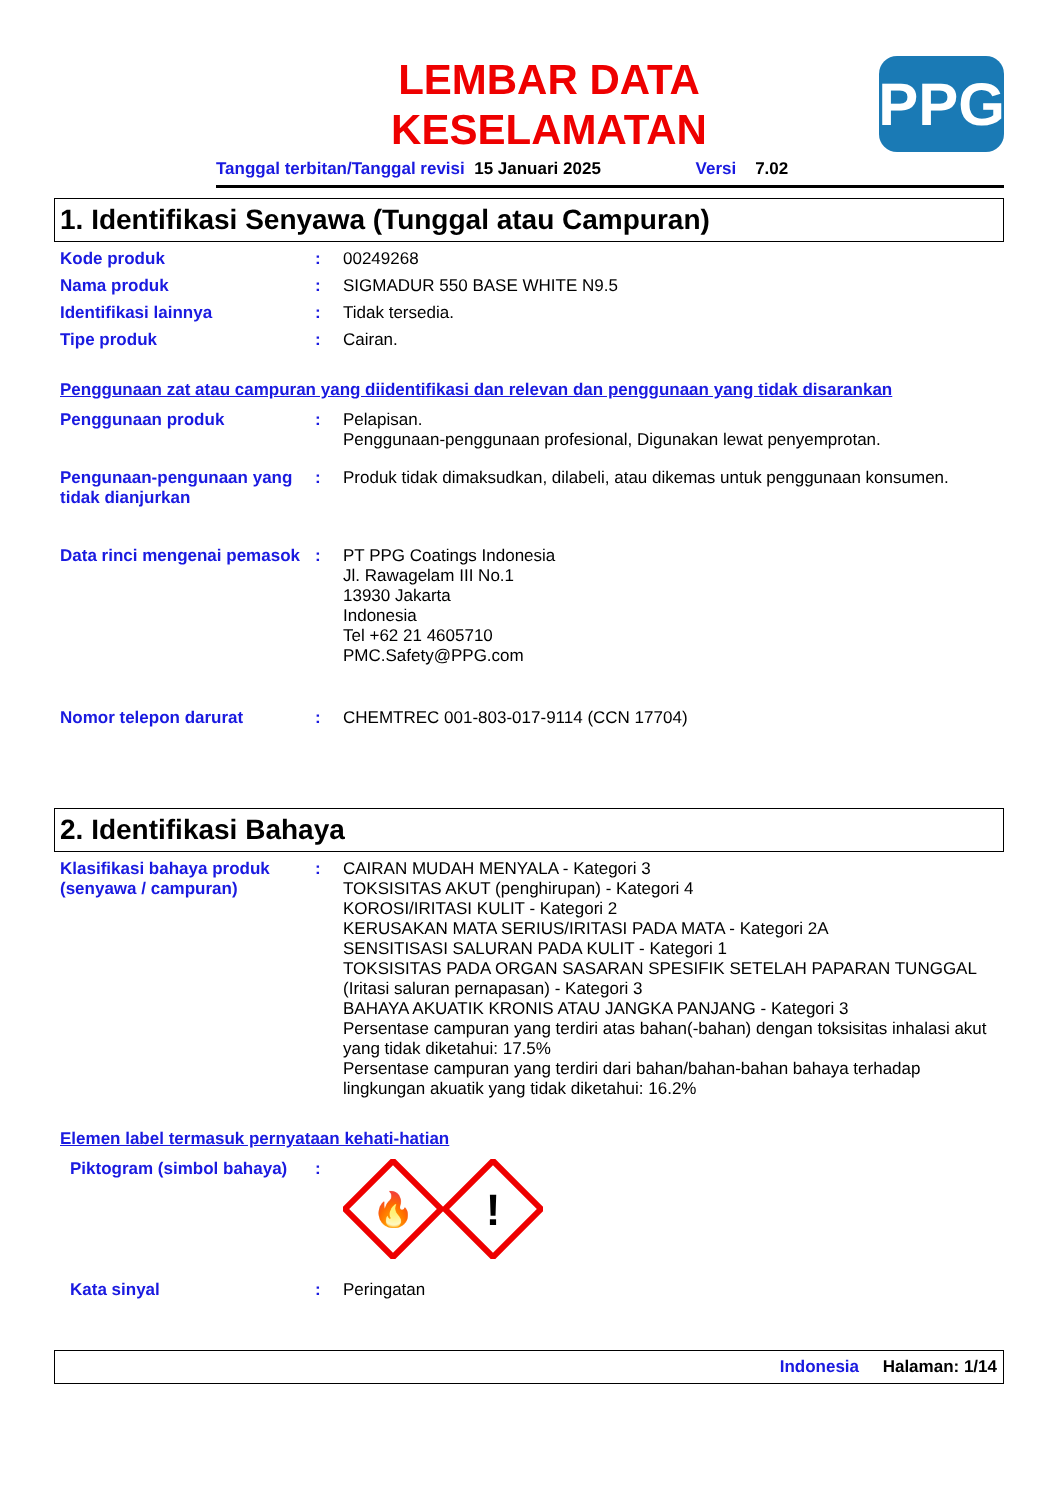PPG
LEMBAR DATA
KESELAMATAN
Tanggal terbitan/Tanggal revisi 15 Januari 2025 Versi 7.02
1. Identifikasi Senyawa (Tunggal atau Campuran)
Kode produk : 00249268
Nama produk : SIGMADUR 550 BASE WHITE N9.5
Identifikasi lainnya : Tidak tersedia.
Tipe produk : Cairan.
Penggunaan zat atau campuran yang diidentifikasi dan relevan dan penggunaan yang tidak disarankan
Penggunaan produk : Pelapisan.
Penggunaan-penggunaan profesional, Digunakan lewat penyemprotan.
Pengunaan-pengunaan yang tidak dianjurkan
: Produk tidak dimaksudkan, dilabeli, atau dikemas untuk penggunaan konsumen.
Data rinci mengenai pemasok
: PT PPG Coatings Indonesia
Jl. Rawagelam III No.1
13930 Jakarta
Indonesia
Tel +62 21 4605710
PMC.Safety@PPG.com
Nomor telepon darurat : CHEMTREC 001-803-017-9114 (CCN 17704)
2. Identifikasi Bahaya
Klasifikasi bahaya produk (senyawa / campuran)
: CAIRAN MUDAH MENYALA - Kategori 3
TOKSISITAS AKUT (penghirupan) - Kategori 4
KOROSI/IRITASI KULIT - Kategori 2
KERUSAKAN MATA SERIUS/IRITASI PADA MATA - Kategori 2A
SENSITISASI SALURAN PADA KULIT - Kategori 1
TOKSISITAS PADA ORGAN SASARAN SPESIFIK SETELAH PAPARAN TUNGGAL (Iritasi saluran pernapasan) - Kategori 3
BAHAYA AKUATIK KRONIS ATAU JANGKA PANJANG - Kategori 3
Persentase campuran yang terdiri atas bahan(-bahan) dengan toksisitas inhalasi akut yang tidak diketahui: 17.5%
Persentase campuran yang terdiri dari bahan/bahan-bahan bahaya terhadap lingkungan akuatik yang tidak diketahui: 16.2%
Elemen label termasuk pernyataan kehati-hatian
Piktogram (simbol bahaya)
:
🔥
!
Kata sinyal : Peringatan
Indonesia Halaman: 1/14